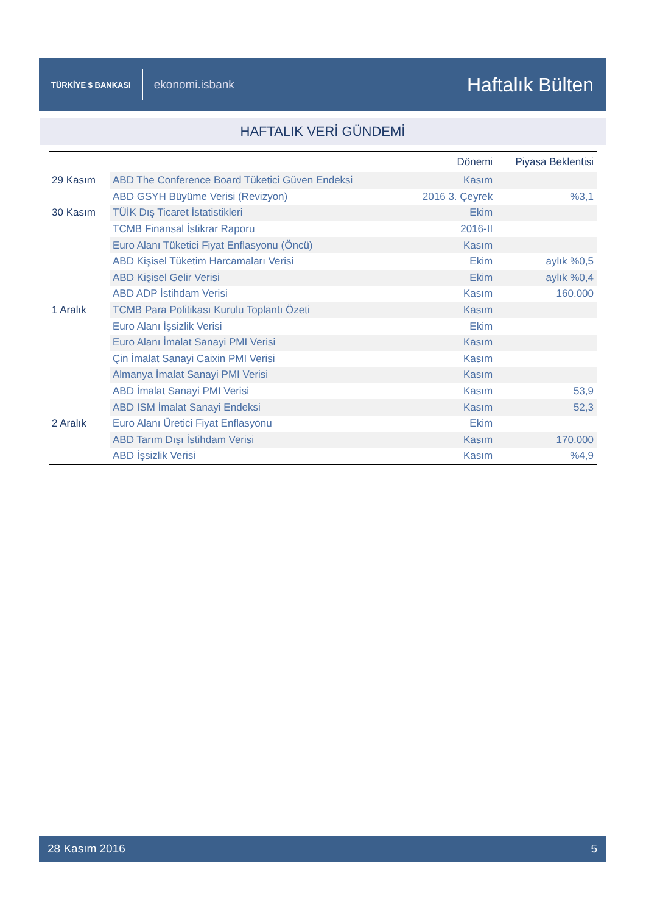TÜRKİYE $ BANKASI ekonomi.isbank
Haftalık Bülten
HAFTALIK VERİ GÜNDEMİ
| | | Dönemi | Piyasa Beklentisi |
| --- | --- | --- | --- |
| 29 Kasım | ABD The Conference Board Tüketici Güven Endeksi | Kasım | |
| | ABD GSYH Büyüme Verisi (Revizyon) | 2016 3. Çeyrek | %3,1 |
| 30 Kasım | TÜİK Dış Ticaret İstatistikleri | Ekim | |
| | TCMB Finansal İstikrar Raporu | 2016-II | |
| | Euro Alanı Tüketici Fiyat Enflasyonu (Öncü) | Kasım | |
| | ABD Kişisel Tüketim Harcamaları Verisi | Ekim | aylık %0,5 |
| | ABD Kişisel Gelir Verisi | Ekim | aylık %0,4 |
| | ABD ADP İstihdam Verisi | Kasım | 160.000 |
| 1 Aralık | TCMB Para Politikası Kurulu Toplantı Özeti | Kasım | |
| | Euro Alanı İşsizlik Verisi | Ekim | |
| | Euro Alanı İmalat Sanayi PMI Verisi | Kasım | |
| | Çin İmalat Sanayi Caixin PMI Verisi | Kasım | |
| | Almanya İmalat Sanayi PMI Verisi | Kasım | |
| | ABD İmalat Sanayi PMI Verisi | Kasım | 53,9 |
| | ABD ISM İmalat Sanayi Endeksi | Kasım | 52,3 |
| 2 Aralık | Euro Alanı Üretici Fiyat Enflasyonu | Ekim | |
| | ABD Tarım Dışı İstihdam Verisi | Kasım | 170.000 |
| | ABD İşsizlik Verisi | Kasım | %4,9 |
28 Kasım 2016 5